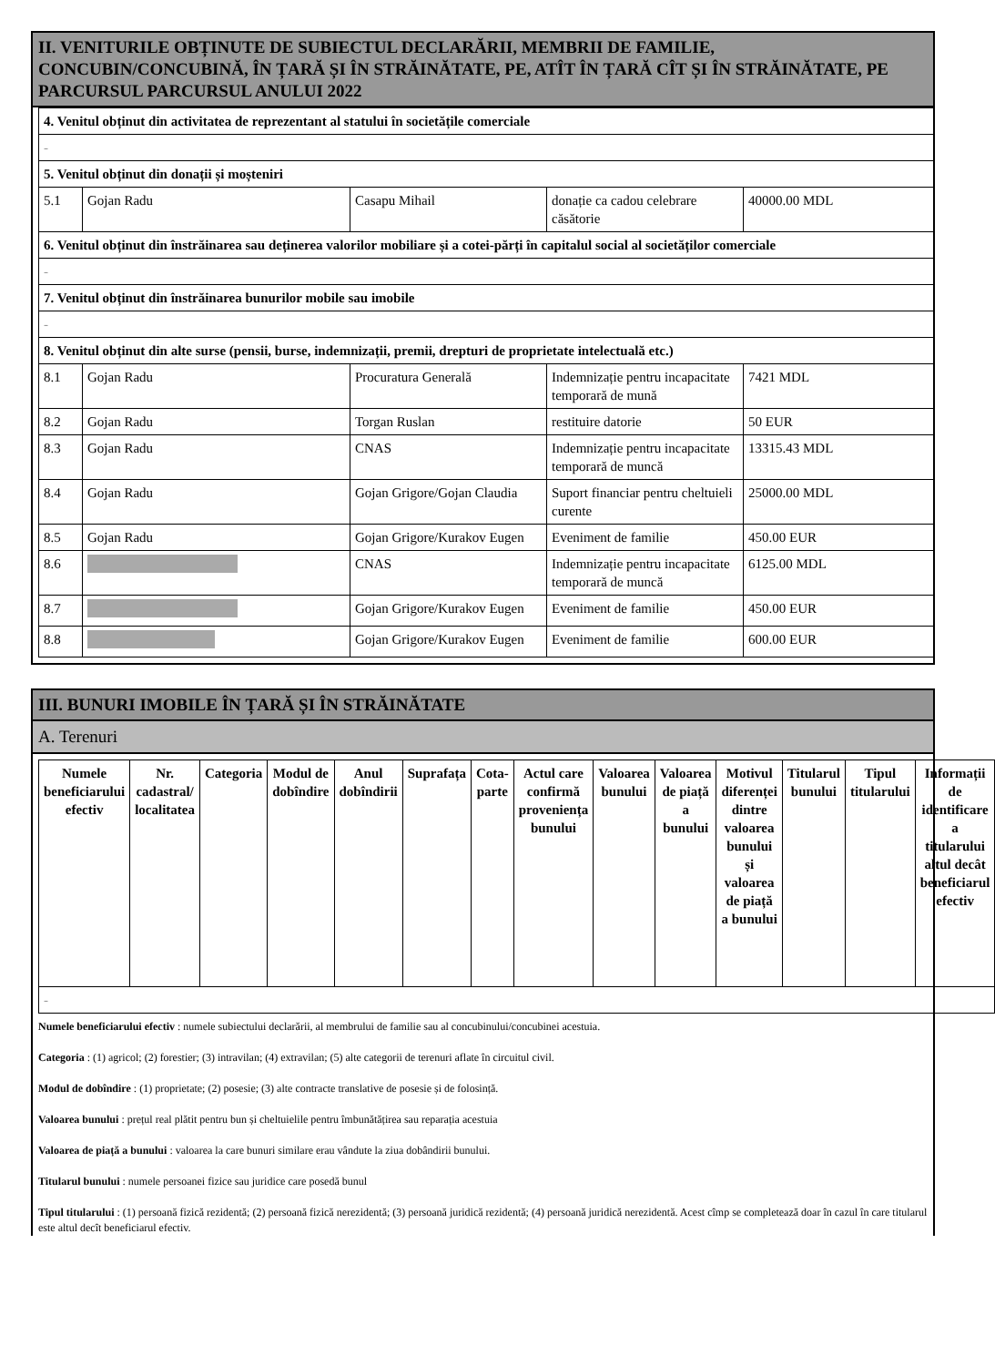II. VENITURILE OBȚINUTE DE SUBIECTUL DECLARĂRII, MEMBRII DE FAMILIE, CONCUBIN/CONCUBINĂ, ÎN ȚARĂ ȘI ÎN STRĂINĂTATE, PE, ATÎT ÎN ȚARĂ CÎT ȘI ÎN STRĂINĂTATE, PE PARCURSUL PARCURSUL ANULUI 2022
| 4. Venitul obținut din activitatea de reprezentant al statului în societățile comerciale | | | | |
| - | | | | |
| 5. Venitul obținut din donații și moșteniri | | | | |
| 5.1 | Gojan Radu | Casapu Mihail | donație ca cadou celebrare căsătorie | 40000.00 MDL |
| 6. Venitul obținut din înstrăinarea sau deținerea valorilor mobiliare și a cotei-părți în capitalul social al societăților comerciale | | | | |
| - | | | | |
| 7. Venitul obținut din înstrăinarea bunurilor mobile sau imobile | | | | |
| - | | | | |
| 8. Venitul obținut din alte surse (pensii, burse, indemnizații, premii, drepturi de proprietate intelectuală etc.) | | | | |
| 8.1 | Gojan Radu | Procuratura Generală | Indemnizație pentru incapacitate temporară de mună | 7421 MDL |
| 8.2 | Gojan Radu | Torgan Ruslan | restituire datorie | 50 EUR |
| 8.3 | Gojan Radu | CNAS | Indemnizație pentru incapacitate temporară de muncă | 13315.43 MDL |
| 8.4 | Gojan Radu | Gojan Grigore/Gojan Claudia | Suport financiar pentru cheltuieli curente | 25000.00 MDL |
| 8.5 | Gojan Radu | Gojan Grigore/Kurakov Eugen | Eveniment de familie | 450.00 EUR |
| 8.6 | | CNAS | Indemnizație pentru incapacitate temporară de muncă | 6125.00 MDL |
| 8.7 | | Gojan Grigore/Kurakov Eugen | Eveniment de familie | 450.00 EUR |
| 8.8 | | Gojan Grigore/Kurakov Eugen | Eveniment de familie | 600.00 EUR |
III. BUNURI IMOBILE ÎN ȚARĂ ȘI ÎN STRĂINĂTATE
A. Terenuri
| Numele beneficiarului efectiv | Nr. cadastral/ localitatea | Categoria | Modul de dobîndire | Anul dobîndirii | Suprafața | Cota-parte | Actul care confirmă proveniența bunului | Valoarea bunului | Valoarea de piață a bunului | Motivul diferenței dintre valoarea bunului și valoarea de piață a bunului | Titularul bunului | Tipul titularului | Informații de identificare a titularului altul decât beneficiarul efectiv |
| --- | --- | --- | --- | --- | --- | --- | --- | --- | --- | --- | --- | --- | --- |
| - | | | | | | | | | | | | | |
Numele beneficiarului efectiv : numele subiectului declarării, al membrului de familie sau al concubinului/concubinei acestuia.
Categoria : (1) agricol; (2) forestier; (3) intravilan; (4) extravilan; (5) alte categorii de terenuri aflate în circuitul civil.
Modul de dobîndire : (1) proprietate; (2) posesie; (3) alte contracte translative de posesie și de folosință.
Valoarea bunului : prețul real plătit pentru bun și cheltuielile pentru îmbunătățirea sau reparația acestuia
Valoarea de piață a bunului : valoarea la care bunuri similare erau vândute la ziua dobândirii bunului.
Titularul bunului : numele persoanei fizice sau juridice care posedă bunul
Tipul titularului : (1) persoană fizică rezidentă; (2) persoană fizică nerezidentă; (3) persoană juridică rezidentă; (4) persoană juridică nerezidentă. Acest cîmp se completează doar în cazul în care titularul este altul decît beneficiarul efectiv.